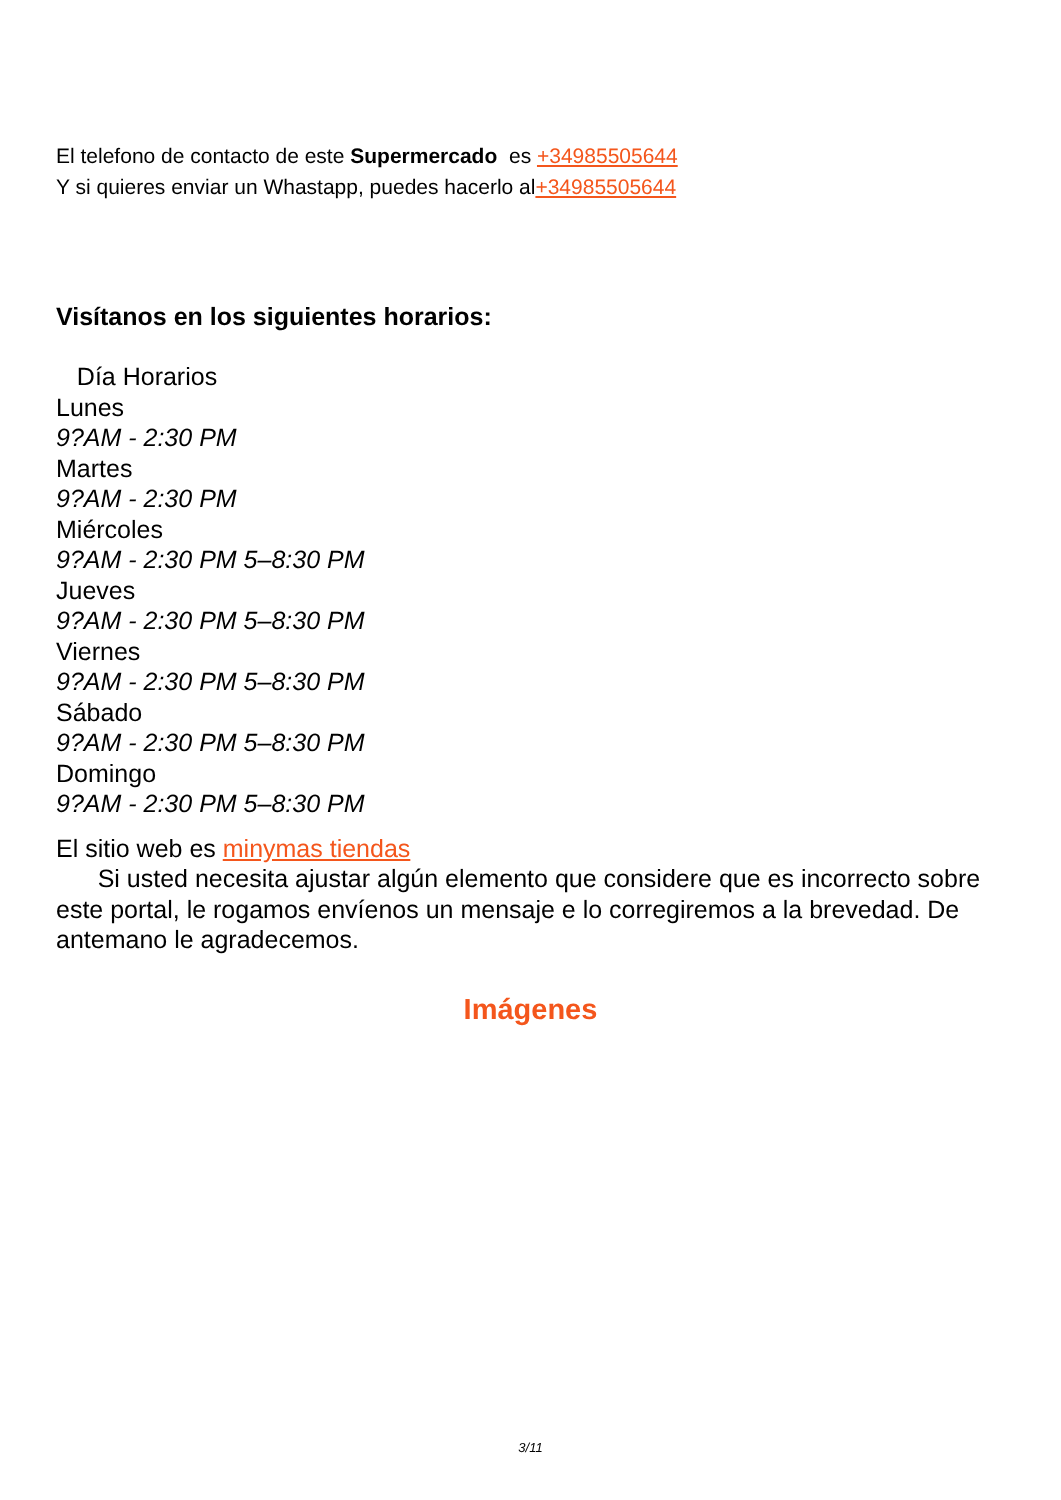El telefono de contacto de este Supermercado es +34985505644
Y si quieres enviar un Whastapp, puedes hacerlo al+34985505644
Visítanos en los siguientes horarios:
Día Horarios
Lunes
9?AM - 2:30 PM
Martes
9?AM - 2:30 PM
Miércoles
9?AM - 2:30 PM 5–8:30 PM
Jueves
9?AM - 2:30 PM 5–8:30 PM
Viernes
9?AM - 2:30 PM 5–8:30 PM
Sábado
9?AM - 2:30 PM 5–8:30 PM
Domingo
9?AM - 2:30 PM 5–8:30 PM
El sitio web es minymas tiendas
Si usted necesita ajustar algún elemento que considere que es incorrecto sobre este portal, le rogamos envíenos un mensaje e lo corregiremos a la brevedad. De antemano le agradecemos.
Imágenes
3/11